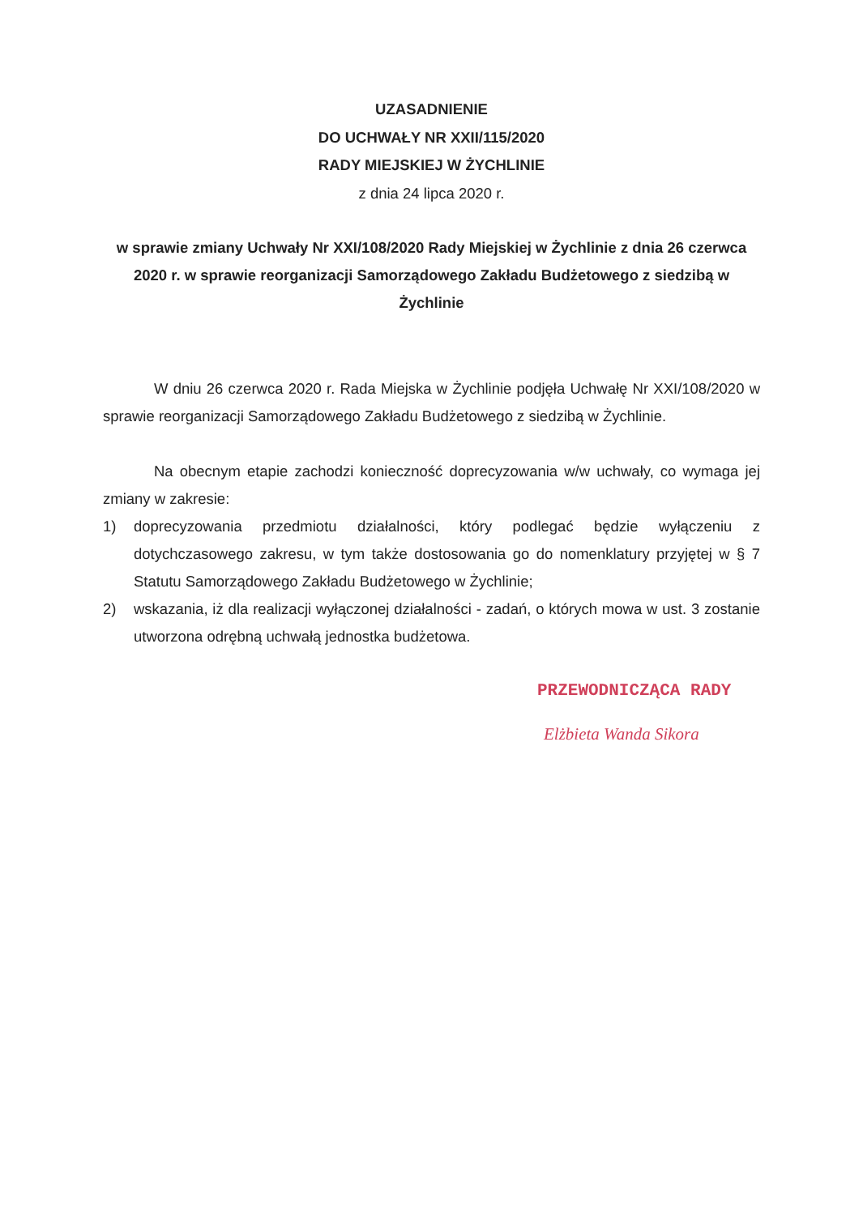UZASADNIENIE
DO UCHWAŁY NR XXII/115/2020
RADY MIEJSKIEJ W ŻYCHLINIE
z dnia 24 lipca 2020 r.
w sprawie zmiany Uchwały Nr XXI/108/2020 Rady Miejskiej w Żychlinie z dnia 26 czerwca 2020 r. w sprawie reorganizacji Samorządowego Zakładu Budżetowego z siedzibą w Żychlinie
W dniu 26 czerwca 2020 r. Rada Miejska w Żychlinie podjęła Uchwałę Nr XXI/108/2020 w sprawie reorganizacji Samorządowego Zakładu Budżetowego z siedzibą w Żychlinie.
Na obecnym etapie zachodzi konieczność doprecyzowania w/w uchwały, co wymaga jej zmiany w zakresie:
1) doprecyzowania przedmiotu działalności, który podlegać będzie wyłączeniu z dotychczasowego zakresu, w tym także dostosowania go do nomenklatury przyjętej w § 7 Statutu Samorządowego Zakładu Budżetowego w Żychlinie;
2) wskazania, iż dla realizacji wyłączonej działalności - zadań, o których mowa w ust. 3 zostanie utworzona odrębną uchwałą jednostka budżetowa.
PRZEWODNICZĄCA RADY
Elżbieta Wanda Sikora